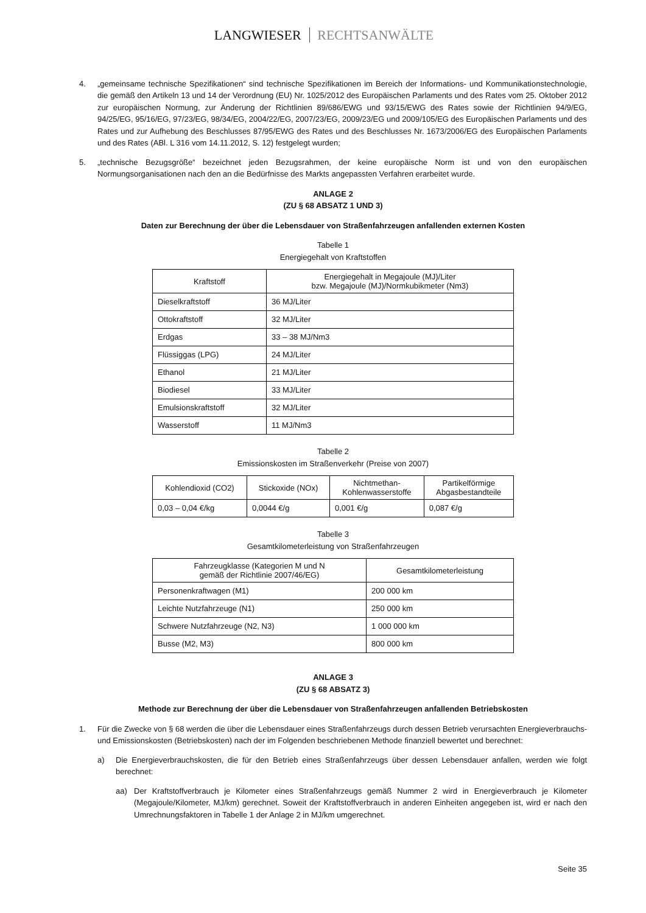LANGWIESER RECHTSANWÄLTE
4. „gemeinsame technische Spezifikationen“ sind technische Spezifikationen im Bereich der Informations- und Kommunikationstechnologie, die gemäß den Artikeln 13 und 14 der Verordnung (EU) Nr. 1025/2012 des Europäischen Parlaments und des Rates vom 25. Oktober 2012 zur europäischen Normung, zur Änderung der Richtlinien 89/686/EWG und 93/15/EWG des Rates sowie der Richtlinien 94/9/EG, 94/25/EG, 95/16/EG, 97/23/EG, 98/34/EG, 2004/22/EG, 2007/23/EG, 2009/23/EG und 2009/105/EG des Europäischen Parlaments und des Rates und zur Aufhebung des Beschlusses 87/95/EWG des Rates und des Beschlusses Nr. 1673/2006/EG des Europäischen Parlaments und des Rates (ABl. L 316 vom 14.11.2012, S. 12) festgelegt wurden;
5. „technische Bezugsgröße“ bezeichnet jeden Bezugsrahmen, der keine europäische Norm ist und von den europäischen Normungsorganisationen nach den an die Bedürfnisse des Markts angepassten Verfahren erarbeitet wurde.
ANLAGE 2
(ZU § 68 ABSATZ 1 UND 3)
Daten zur Berechnung der über die Lebensdauer von Straßenfahrzeugen anfallenden externen Kosten
Tabelle 1
Energiegehalt von Kraftstoffen
| Kraftstoff | Energiegehalt in Megajoule (MJ)/Liter bzw. Megajoule (MJ)/Normkubikmeter (Nm3) |
| --- | --- |
| Dieselkraftstoff | 36 MJ/Liter |
| Ottokraftstoff | 32 MJ/Liter |
| Erdgas | 33 – 38 MJ/Nm3 |
| Flüssiggas (LPG) | 24 MJ/Liter |
| Ethanol | 21 MJ/Liter |
| Biodiesel | 33 MJ/Liter |
| Emulsionskraftstoff | 32 MJ/Liter |
| Wasserstoff | 11 MJ/Nm3 |
Tabelle 2
Emissionskosten im Straßenverkehr (Preise von 2007)
| Kohlendioxid (CO2) | Stickoxide (NOx) | Nichtmethan- Kohlenwasserstoffe | Partikelförmige Abgasbestandteile |
| --- | --- | --- | --- |
| 0,03 – 0,04 €/kg | 0,0044 €/g | 0,001 €/g | 0,087 €/g |
Tabelle 3
Gesamtkilometerleistung von Straßenfahrzeugen
| Fahrzeugklasse (Kategorien M und N gemäß der Richtlinie 2007/46/EG) | Gesamtkilometerleistung |
| --- | --- |
| Personenkraftwagen (M1) | 200 000 km |
| Leichte Nutzfahrzeuge (N1) | 250 000 km |
| Schwere Nutzfahrzeuge (N2, N3) | 1 000 000 km |
| Busse (M2, M3) | 800 000 km |
ANLAGE 3
(ZU § 68 ABSATZ 3)
Methode zur Berechnung der über die Lebensdauer von Straßenfahrzeugen anfallenden Betriebskosten
1. Für die Zwecke von § 68 werden die über die Lebensdauer eines Straßenfahrzeugs durch dessen Betrieb verursachten Energieverbrauchs- und Emissionskosten (Betriebskosten) nach der im Folgenden beschriebenen Methode finanziell bewertet und berechnet:
a) Die Energieverbrauchskosten, die für den Betrieb eines Straßenfahrzeugs über dessen Lebensdauer anfallen, werden wie folgt berechnet:
aa) Der Kraftstoffverbrauch je Kilometer eines Straßenfahrzeugs gemäß Nummer 2 wird in Energieverbrauch je Kilometer (Megajoule/Kilometer, MJ/km) gerechnet. Soweit der Kraftstoffverbrauch in anderen Einheiten angegeben ist, wird er nach den Umrechnungsfaktoren in Tabelle 1 der Anlage 2 in MJ/km umgerechnet.
Seite 35